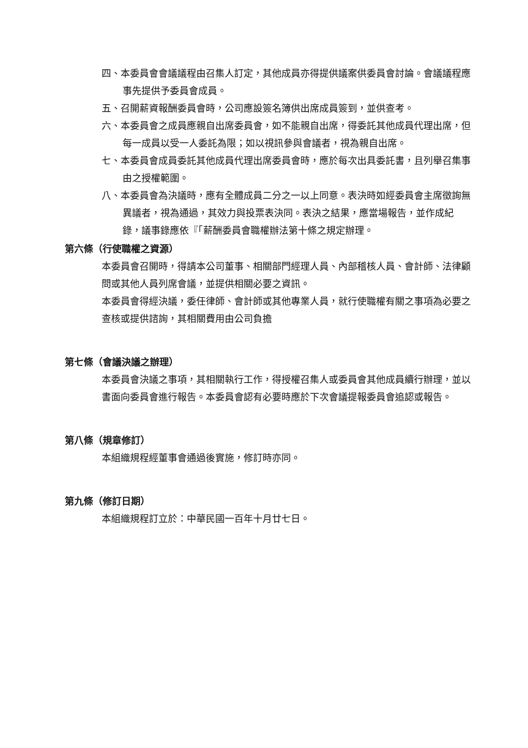四、本委員會會議議程由召集人訂定，其他成員亦得提供議案供委員會討論。會議議程應事先提供予委員會成員。
五、召開薪資報酬委員會時，公司應設簽名簿供出席成員簽到，並供查考。
六、本委員會之成員應親自出席委員會，如不能親自出席，得委託其他成員代理出席，但每一成員以受一人委託為限；如以視訊參與會議者，視為親自出席。
七、本委員會成員委託其他成員代理出席委員會時，應於每次出具委託書，且列舉召集事由之授權範圍。
八、本委員會為決議時，應有全體成員二分之一以上同意。表決時如經委員會主席徵詢無異議者，視為通過，其效力與投票表決同。表決之結果，應當場報告，並作成紀錄，議事錄應依『「薪酬委員會職權辦法第十條之規定辦理。
第六條（行使職權之資源）
本委員會召開時，得請本公司董事、相關部門經理人員、內部稽核人員、會計師、法律顧問或其他人員列席會議，並提供相關必要之資訊。
本委員會得經決議，委任律師、會計師或其他專業人員，就行使職權有關之事項為必要之查核或提供諮詢，其相關費用由公司負擔
第七條（會議決議之辦理）
本委員會決議之事項，其相關執行工作，得授權召集人或委員會其他成員續行辦理，並以書面向委員會進行報告。本委員會認有必要時應於下次會議提報委員會追認或報告。
第八條（規章修訂）
本組織規程經董事會通過後實施，修訂時亦同。
第九條（修訂日期）
本組織規程訂立於：中華民國一百年十月廿七日。